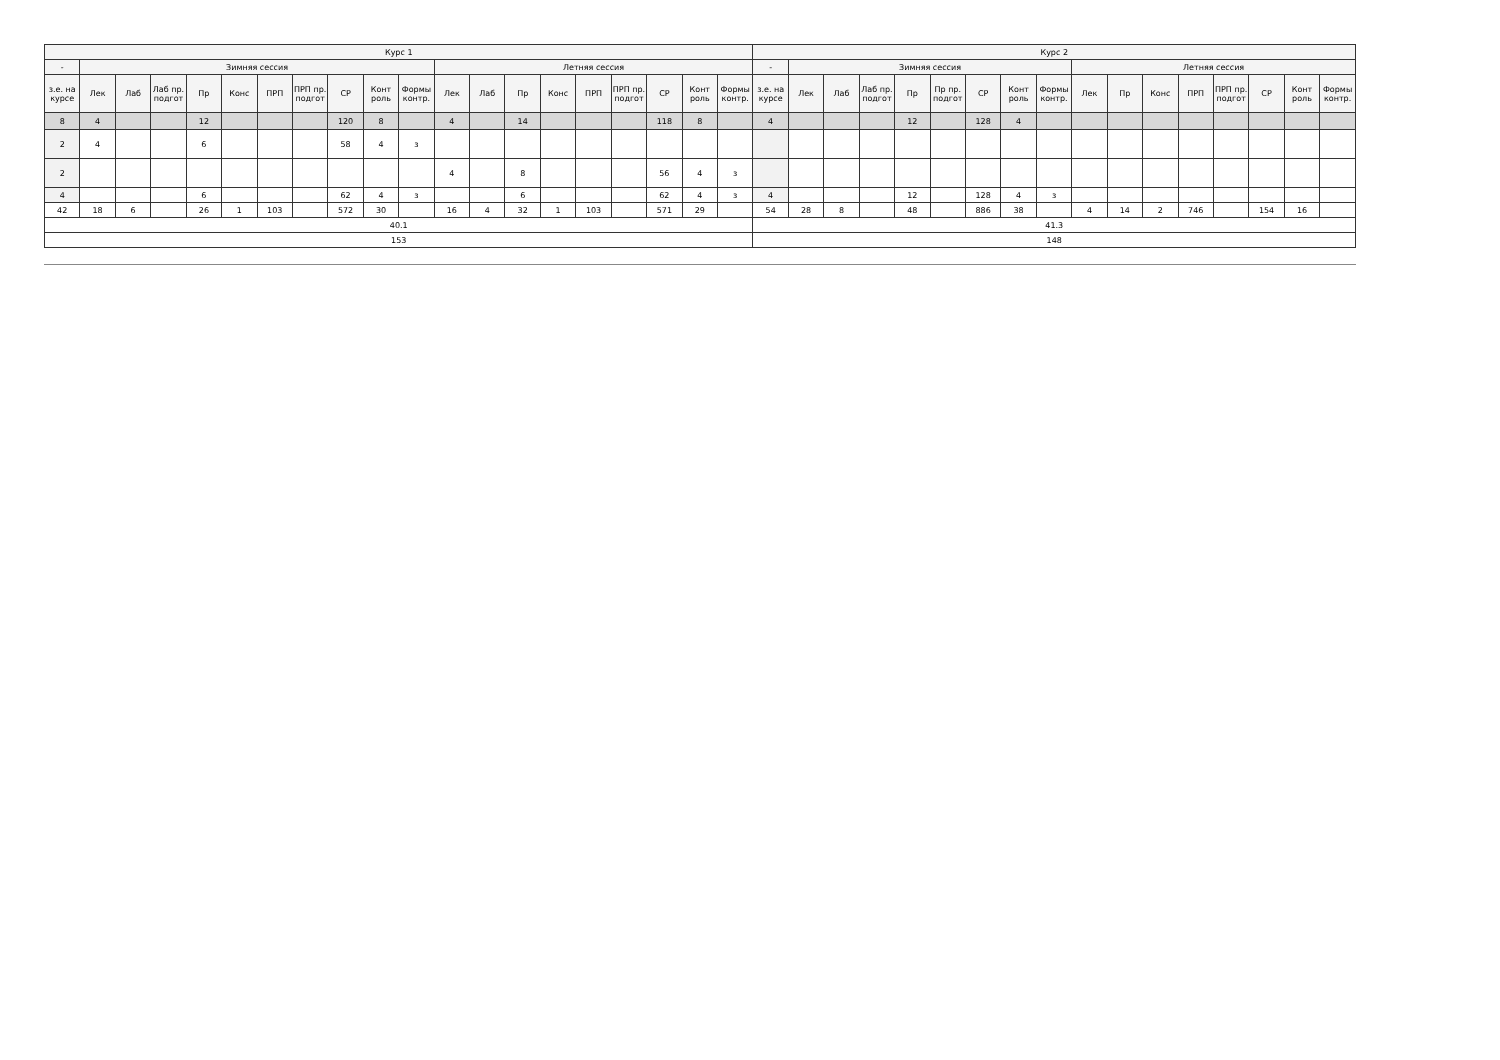| Курс 1 | | | | | | | | | | | | | | | | | | | | Курс 2 | | | | | | | | | | | | | | | | |
| --- | --- | --- | --- | --- | --- | --- | --- | --- | --- | --- | --- | --- | --- | --- | --- | --- | --- | --- | --- | --- | --- | --- | --- | --- | --- | --- | --- | --- | --- | --- | --- | --- | --- | --- | --- | --- |
| - | Зимняя сессия | | | | | | | | | | Летняя сессия | | | | | | | | | - | Зимняя сессия | | | | | | | | Летняя сессия | | | | | | | |
| з.е. на курсе | Лек | Лаб | Лаб пр. подгот | Пр | Конс | ПРП | ПРП пр. подгот | СР | Конт роль | Формы контр. | Лек | Лаб | Пр | Конс | ПРП | ПРП пр. подгот | СР | Конт роль | Формы контр. | з.е. на курсе | Лек | Лаб | Лаб пр. подгот | Пр | Пр пр. подгот | СР | Конт роль | Формы контр. | Лек | Пр | Конс | ПРП | ПРП пр. подгот | СР | Конт роль | Формы контр. |
| 8 | 4 | | | 12 | | | | 120 | 8 | | 4 | | 14 | | | | 118 | 8 | | 4 | | | | 12 | | 128 | 4 | | | | | | | | | |
| 2 | 4 | | | 6 | | | | 58 | 4 | з | | | | | | | | | | | | | | | | | | | | | | | | | | |
| 2 | | | | | | | | | | | 4 | | 8 | | | | 56 | 4 | з | | | | | | | | | | | | | | | | | |
| 4 | | | | 6 | | | | 62 | 4 | з | | | 6 | | | | 62 | 4 | з | 4 | | | | 12 | | 128 | 4 | з | | | | | | | | |
| 42 | 18 | 6 | | 26 | 1 | 103 | | 572 | 30 | | 16 | 4 | 32 | 1 | 103 | | 571 | 29 | | 54 | 28 | 8 | | 48 | | 886 | 38 | | 4 | 14 | 2 | 746 | | 154 | 16 | |
| 40.1 | | | | | | | | | | | | | | | | | | | | 41.3 | | | | | | | | | | | | | | | | |
| 153 | | | | | | | | | | | | | | | | | | | | 148 | | | | | | | | | | | | | | | | |